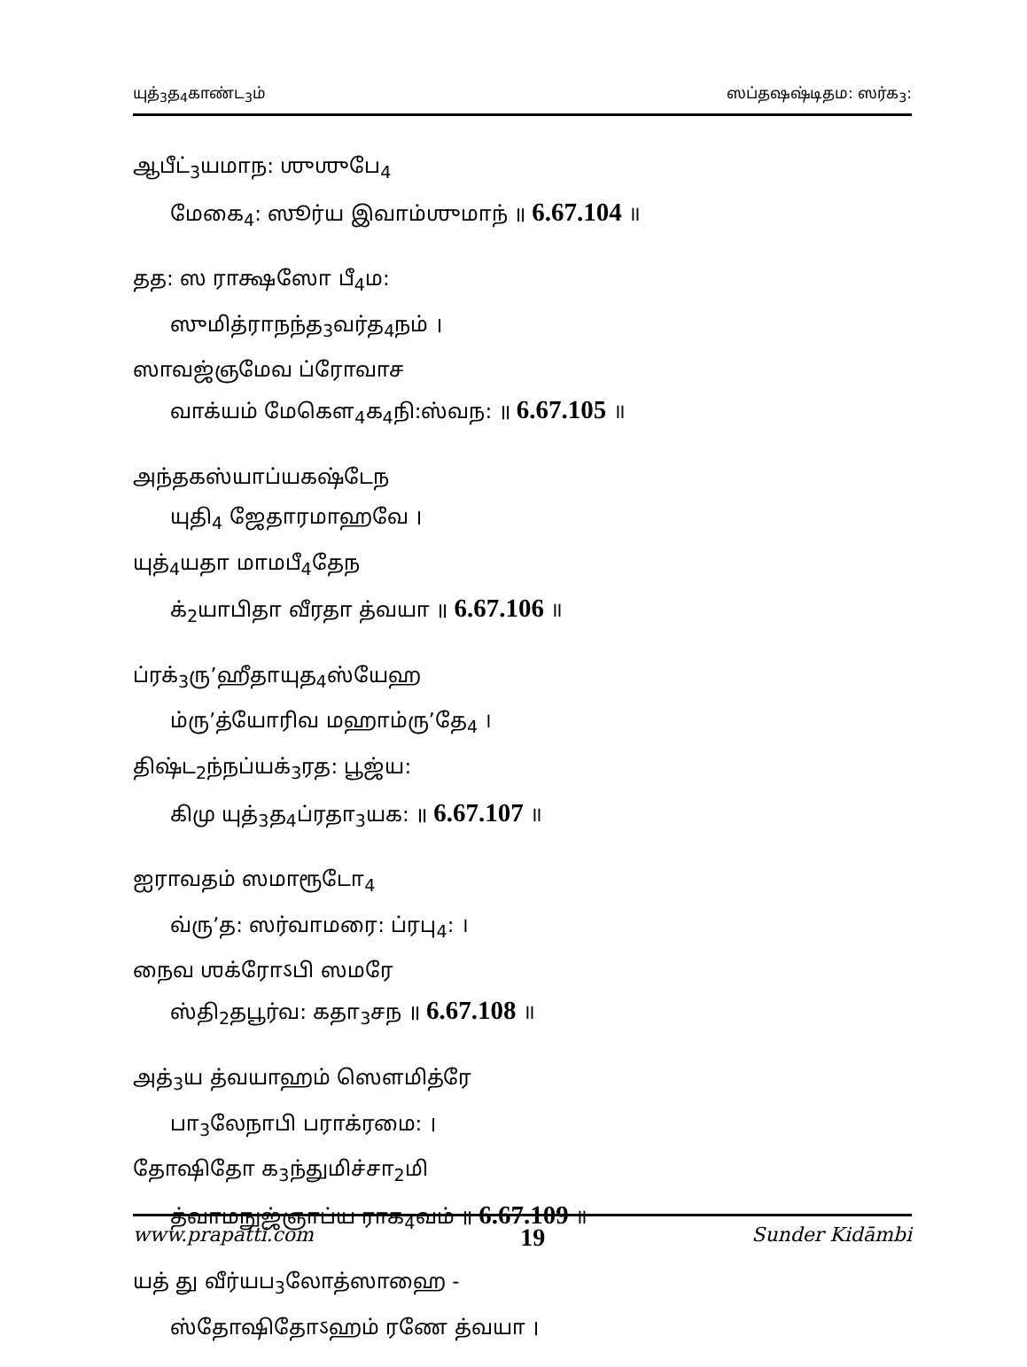யுத்<sub>3</sub>த<sub>4</sub>காண்ட<sub>3</sub>ம் ஸப்தஷஷ்டிதம: ஸர்க<sub>3</sub>:
ஆபீட்<sub>3</sub>யமாந: ஶுஶுபே<sub>4</sub>
மேகை<sub>4</sub>: ஸூர்ய இவாம்ஶுமாந் ॥ 6.67.104 ॥
தத: ஸ ராக்ஷஸோ பீ<sub>4</sub>ம:
ஸுமித்ராநந்த<sub>3</sub>வர்த<sub>4</sub>நம் ।
ஸாவஜ்ஞமேவ ப்ரோவாச
வாக்யம் மேகௌ<sub>4</sub>க<sub>4</sub>நி:ஸ்வந: ॥ 6.67.105 ॥
அந்தகஸ்யாப்யகஷ்டேந
யுதி<sub>4</sub> ஜேதாரமாஹவே ।
யுத்<sub>4</sub>யதா மாமபீ<sub>4</sub>தேந
க்<sub>2</sub>யாபிதா வீரதா த்வயா ॥ 6.67.106 ॥
ப்ரக்<sub>3</sub>ரு’ஹீதாயுத<sub>4</sub>ஸ்யேஹ
ம்ரு’த்யோரிவ மஹாம்ரு’தே<sub>4</sub> ।
திஷ்ட<sub>2</sub>ந்நப்யக்<sub>3</sub>ரத: பூஜ்ய:
கிமு யுத்<sub>3</sub>த<sub>4</sub>ப்ரதா<sub>3</sub>யக: ॥ 6.67.107 ॥
ஐராவதம் ஸமாரூடோ<sub>4</sub>
வ்ரு’த: ஸர்வாமரை: ப்ரபு<sub>4</sub>: ।
நைவ ஶக்ரோऽபி ஸமரே
ஸ்தி<sub>2</sub>தபூர்வ: கதா<sub>3</sub>சந ॥ 6.67.108 ॥
அத்<sub>3</sub>ய த்வயாஹம் ஸௌமித்ரே
பா<sub>3</sub>லேநாபி பராக்ரமை: ।
தோஷிதோ க<sub>3</sub>ந்துமிச்சா<sub>2</sub>மி
த்வாமநுஜ்ஞாப்ய ராக<sub>4</sub>வம் ॥ 6.67.109 ॥
யத் து வீர்யப<sub>3</sub>லோத்ஸாஹை -
ஸ்தோஷிதோऽஹம் ரணே த்வயா ।
www.prapatti.com 19 Sunder Kidāmbi